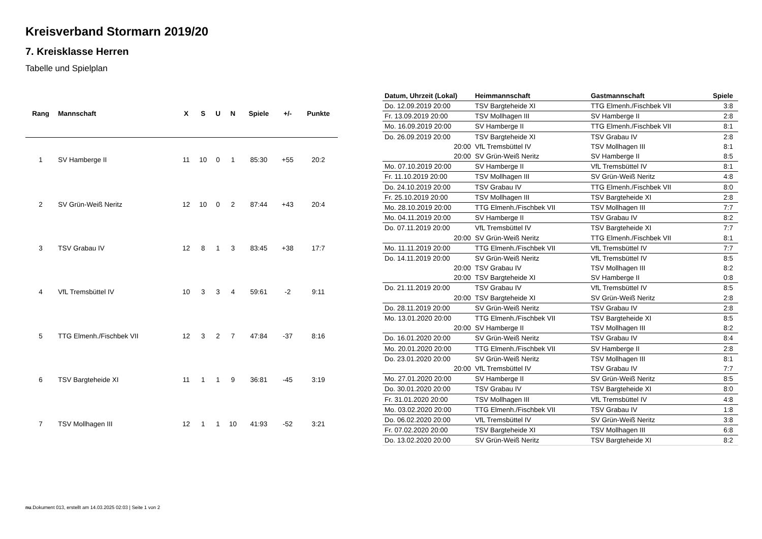Kreisverband Stormarn 2019/20
7. Kreisklasse Herren
Tabelle und Spielplan
| Rang | Mannschaft | X | S | U | N | Spiele | +/- | Punkte |
| --- | --- | --- | --- | --- | --- | --- | --- | --- |
| 1 | SV Hamberge II | 11 | 10 | 0 | 1 | 85:30 | +55 | 20:2 |
| 2 | SV Grün-Weiß Neritz | 12 | 10 | 0 | 2 | 87:44 | +43 | 20:4 |
| 3 | TSV Grabau IV | 12 | 8 | 1 | 3 | 83:45 | +38 | 17:7 |
| 4 | VfL Tremsbüttel IV | 10 | 3 | 3 | 4 | 59:61 | -2 | 9:11 |
| 5 | TTG Elmenh./Fischbek VII | 12 | 3 | 2 | 7 | 47:84 | -37 | 8:16 |
| 6 | TSV Bargteheide XI | 11 | 1 | 1 | 9 | 36:81 | -45 | 3:19 |
| 7 | TSV Mollhagen III | 12 | 1 | 1 | 10 | 41:93 | -52 | 3:21 |
| Datum, Uhrzeit (Lokal) | Heimmannschaft | Gastmannschaft | Spiele |
| --- | --- | --- | --- |
| Do. 12.09.2019 20:00 | TSV Bargteheide XI | TTG Elmenh./Fischbek VII | 3:8 |
| Fr. 13.09.2019 20:00 | TSV Mollhagen III | SV Hamberge II | 2:8 |
| Mo. 16.09.2019 20:00 | SV Hamberge II | TTG Elmenh./Fischbek VII | 8:1 |
| Do. 26.09.2019 20:00 | TSV Bargteheide XI | TSV Grabau IV | 2:8 |
| 20:00 | VfL Tremsbüttel IV | TSV Mollhagen III | 8:1 |
| 20:00 | SV Grün-Weiß Neritz | SV Hamberge II | 8:5 |
| Mo. 07.10.2019 20:00 | SV Hamberge II | VfL Tremsbüttel IV | 8:1 |
| Fr. 11.10.2019 20:00 | TSV Mollhagen III | SV Grün-Weiß Neritz | 4:8 |
| Do. 24.10.2019 20:00 | TSV Grabau IV | TTG Elmenh./Fischbek VII | 8:0 |
| Fr. 25.10.2019 20:00 | TSV Mollhagen III | TSV Bargteheide XI | 2:8 |
| Mo. 28.10.2019 20:00 | TTG Elmenh./Fischbek VII | TSV Mollhagen III | 7:7 |
| Mo. 04.11.2019 20:00 | SV Hamberge II | TSV Grabau IV | 8:2 |
| Do. 07.11.2019 20:00 | VfL Tremsbüttel IV | TSV Bargteheide XI | 7:7 |
| 20:00 | SV Grün-Weiß Neritz | TTG Elmenh./Fischbek VII | 8:1 |
| Mo. 11.11.2019 20:00 | TTG Elmenh./Fischbek VII | VfL Tremsbüttel IV | 7:7 |
| Do. 14.11.2019 20:00 | SV Grün-Weiß Neritz | VfL Tremsbüttel IV | 8:5 |
| 20:00 | TSV Grabau IV | TSV Mollhagen III | 8:2 |
| 20:00 | TSV Bargteheide XI | SV Hamberge II | 0:8 |
| Do. 21.11.2019 20:00 | TSV Grabau IV | VfL Tremsbüttel IV | 8:5 |
| 20:00 | TSV Bargteheide XI | SV Grün-Weiß Neritz | 2:8 |
| Do. 28.11.2019 20:00 | SV Grün-Weiß Neritz | TSV Grabau IV | 2:8 |
| Mo. 13.01.2020 20:00 | TTG Elmenh./Fischbek VII | TSV Bargteheide XI | 8:5 |
| 20:00 | SV Hamberge II | TSV Mollhagen III | 8:2 |
| Do. 16.01.2020 20:00 | SV Grün-Weiß Neritz | TSV Grabau IV | 8:4 |
| Mo. 20.01.2020 20:00 | TTG Elmenh./Fischbek VII | SV Hamberge II | 2:8 |
| Do. 23.01.2020 20:00 | SV Grün-Weiß Neritz | TSV Mollhagen III | 8:1 |
| 20:00 | VfL Tremsbüttel IV | TSV Grabau IV | 7:7 |
| Mo. 27.01.2020 20:00 | SV Hamberge II | SV Grün-Weiß Neritz | 8:5 |
| Do. 30.01.2020 20:00 | TSV Grabau IV | TSV Bargteheide XI | 8:0 |
| Fr. 31.01.2020 20:00 | TSV Mollhagen III | VfL Tremsbüttel IV | 4:8 |
| Mo. 03.02.2020 20:00 | TTG Elmenh./Fischbek VII | TSV Grabau IV | 1:8 |
| Do. 06.02.2020 20:00 | VfL Tremsbüttel IV | SV Grün-Weiß Neritz | 3:8 |
| Fr. 07.02.2020 20:00 | TSV Bargteheide XI | TSV Mollhagen III | 6:8 |
| Do. 13.02.2020 20:00 | SV Grün-Weiß Neritz | TSV Bargteheide XI | 8:2 |
nu.Dokument 013, erstellt am 14.03.2025 02:03 | Seite 1 von 2